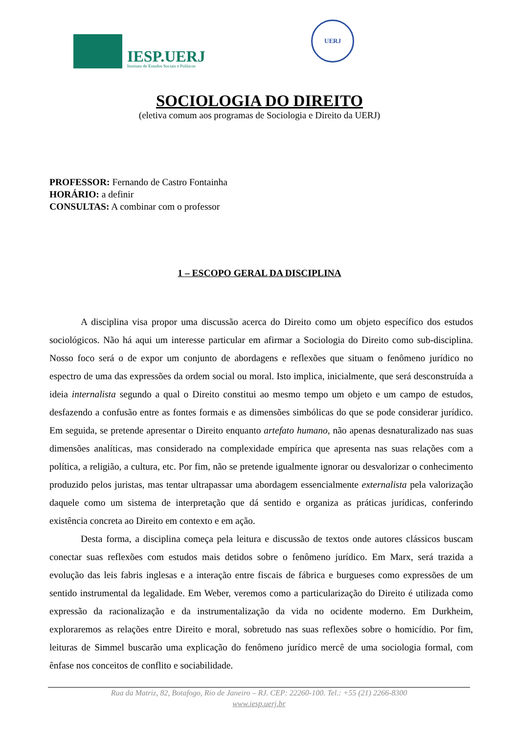IESP.UERJ
Instituto de Estudos Sociais e Políticos
UERJ
SOCIOLOGIA DO DIREITO
(eletiva comum aos programas de Sociologia e Direito da UERJ)
PROFESSOR: Fernando de Castro Fontainha
HORÁRIO: a definir
CONSULTAS: A combinar com o professor
1 – ESCOPO GERAL DA DISCIPLINA
A disciplina visa propor uma discussão acerca do Direito como um objeto específico dos estudos sociológicos. Não há aqui um interesse particular em afirmar a Sociologia do Direito como sub-disciplina. Nosso foco será o de expor um conjunto de abordagens e reflexões que situam o fenômeno jurídico no espectro de uma das expressões da ordem social ou moral. Isto implica, inicialmente, que será desconstruída a ideia internalista segundo a qual o Direito constitui ao mesmo tempo um objeto e um campo de estudos, desfazendo a confusão entre as fontes formais e as dimensões simbólicas do que se pode considerar jurídico. Em seguida, se pretende apresentar o Direito enquanto artefato humano, não apenas desnaturalizado nas suas dimensões analíticas, mas considerado na complexidade empírica que apresenta nas suas relações com a política, a religião, a cultura, etc. Por fim, não se pretende igualmente ignorar ou desvalorizar o conhecimento produzido pelos juristas, mas tentar ultrapassar uma abordagem essencialmente externalista pela valorização daquele como um sistema de interpretação que dá sentido e organiza as práticas jurídicas, conferindo existência concreta ao Direito em contexto e em ação.
Desta forma, a disciplina começa pela leitura e discussão de textos onde autores clássicos buscam conectar suas reflexões com estudos mais detidos sobre o fenômeno jurídico. Em Marx, será trazida a evolução das leis fabris inglesas e a interação entre fiscais de fábrica e burgueses como expressões de um sentido instrumental da legalidade. Em Weber, veremos como a particularização do Direito é utilizada como expressão da racionalização e da instrumentalização da vida no ocidente moderno. Em Durkheim, exploraremos as relações entre Direito e moral, sobretudo nas suas reflexões sobre o homicídio. Por fim, leituras de Simmel buscarão uma explicação do fenômeno jurídico mercê de uma sociologia formal, com ênfase nos conceitos de conflito e sociabilidade.
Rua da Matriz, 82, Botafogo, Rio de Janeiro – RJ. CEP: 22260-100. Tel.: +55 (21) 2266-8300
www.iesp.uerj.br